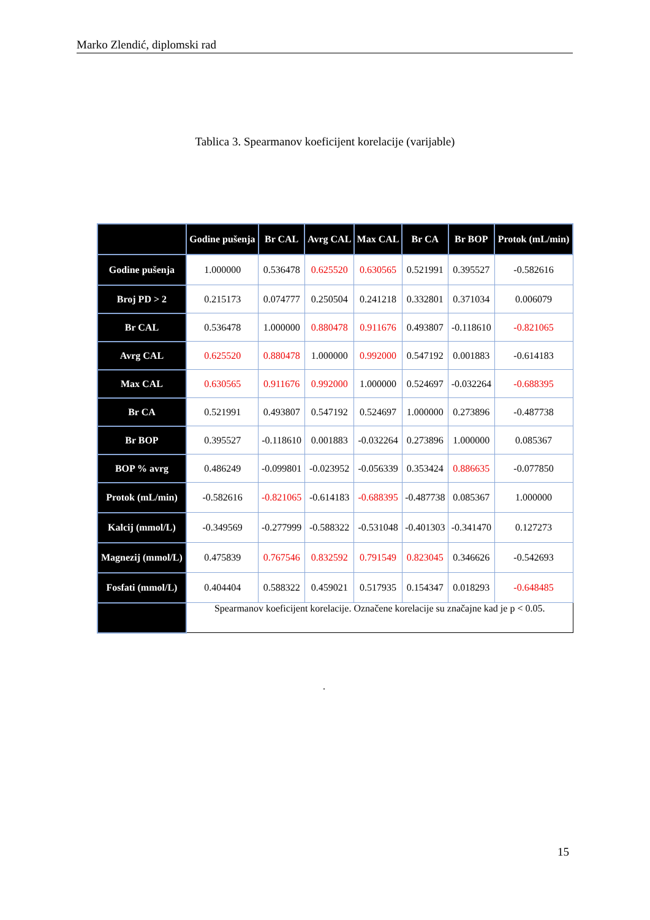Marko Zlendić, diplomski rad
Tablica 3. Spearmanov koeficijent korelacije (varijable)
| | Godine pušenja | Br CAL | Avrg CAL | Max CAL | Br CA | Br BOP | Protok (mL/min) |
| --- | --- | --- | --- | --- | --- | --- | --- |
| Godine pušenja | 1.000000 | 0.536478 | 0.625520 | 0.630565 | 0.521991 | 0.395527 | -0.582616 |
| Broj PD > 2 | 0.215173 | 0.074777 | 0.250504 | 0.241218 | 0.332801 | 0.371034 | 0.006079 |
| Br CAL | 0.536478 | 1.000000 | 0.880478 | 0.911676 | 0.493807 | -0.118610 | -0.821065 |
| Avrg CAL | 0.625520 | 0.880478 | 1.000000 | 0.992000 | 0.547192 | 0.001883 | -0.614183 |
| Max CAL | 0.630565 | 0.911676 | 0.992000 | 1.000000 | 0.524697 | -0.032264 | -0.688395 |
| Br CA | 0.521991 | 0.493807 | 0.547192 | 0.524697 | 1.000000 | 0.273896 | -0.487738 |
| Br BOP | 0.395527 | -0.118610 | 0.001883 | -0.032264 | 0.273896 | 1.000000 | 0.085367 |
| BOP % avrg | 0.486249 | -0.099801 | -0.023952 | -0.056339 | 0.353424 | 0.886635 | -0.077850 |
| Protok (mL/min) | -0.582616 | -0.821065 | -0.614183 | -0.688395 | -0.487738 | 0.085367 | 1.000000 |
| Kalcij (mmol/L) | -0.349569 | -0.277999 | -0.588322 | -0.531048 | -0.401303 | -0.341470 | 0.127273 |
| Magnezij (mmol/L) | 0.475839 | 0.767546 | 0.832592 | 0.791549 | 0.823045 | 0.346626 | -0.542693 |
| Fosfati (mmol/L) | 0.404404 | 0.588322 | 0.459021 | 0.517935 | 0.154347 | 0.018293 | -0.648485 |
| | Spearmanov koeficijent korelacije. Označene korelacije su značajne kad je p < 0.05. | | | | | | |
.
15